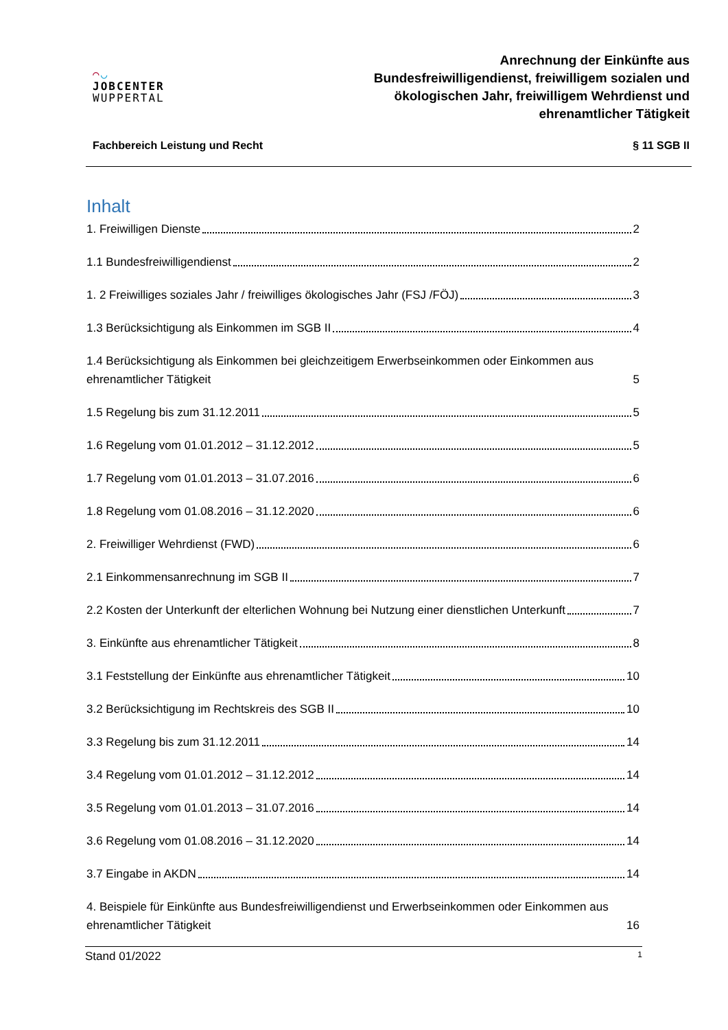◠◡
JOBCENTER
WUPPERTAL
Anrechnung der Einkünfte aus
Bundesfreiwilligendienst, freiwilligem sozialen und
ökologischen Jahr, freiwilligem Wehrdienst und
ehrenamtlicher Tätigkeit
Fachbereich Leistung und Recht § 11 SGB II
Inhalt
1. Freiwilligen Dienste 2
1.1 Bundesfreiwilligendienst 2
1. 2 Freiwilliges soziales Jahr / freiwilliges ökologisches Jahr (FSJ /FÖJ) 3
1.3 Berücksichtigung als Einkommen im SGB II 4
1.4 Berücksichtigung als Einkommen bei gleichzeitigem Erwerbseinkommen oder Einkommen aus ehrenamtlicher Tätigkeit 5
1.5 Regelung bis zum 31.12.2011 5
1.6 Regelung vom 01.01.2012 – 31.12.2012 5
1.7 Regelung vom 01.01.2013 – 31.07.2016 6
1.8 Regelung vom 01.08.2016 – 31.12.2020 6
2. Freiwilliger Wehrdienst (FWD) 6
2.1 Einkommensanrechnung im SGB II 7
2.2 Kosten der Unterkunft der elterlichen Wohnung bei Nutzung einer dienstlichen Unterkunft 7
3. Einkünfte aus ehrenamtlicher Tätigkeit 8
3.1 Feststellung der Einkünfte aus ehrenamtlicher Tätigkeit 10
3.2 Berücksichtigung im Rechtskreis des SGB II 10
3.3 Regelung bis zum 31.12.2011 14
3.4 Regelung vom 01.01.2012 – 31.12.2012 14
3.5 Regelung vom 01.01.2013 – 31.07.2016 14
3.6 Regelung vom 01.08.2016 – 31.12.2020 14
3.7 Eingabe in AKDN 14
4. Beispiele für Einkünfte aus Bundesfreiwilligendienst und Erwerbseinkommen oder Einkommen aus ehrenamtlicher Tätigkeit 16
Stand 01/2022 1